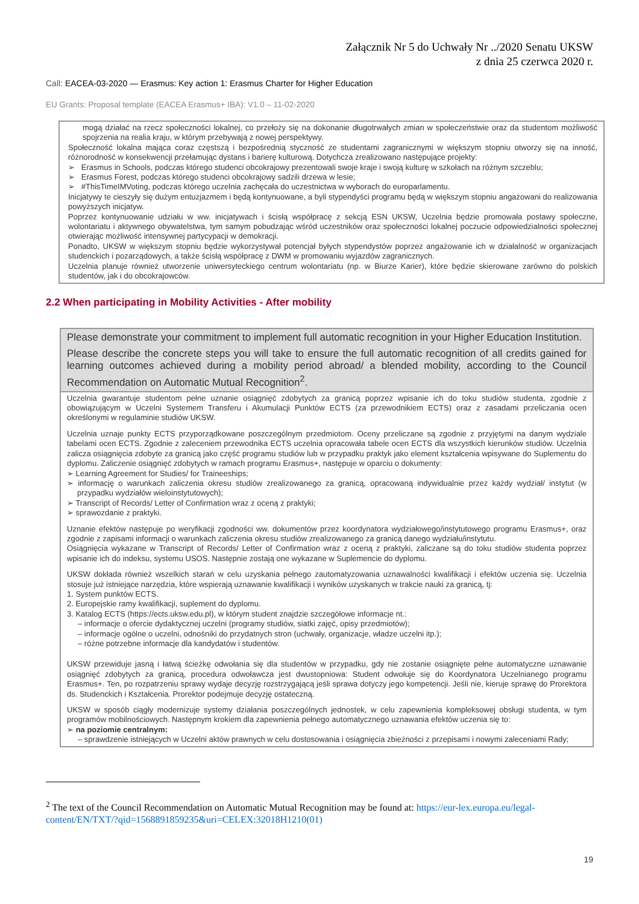Załącznik Nr 5 do Uchwały Nr ../2020 Senatu UKSW
z dnia 25 czerwca 2020 r.
Call: EACEA-03-2020 — Erasmus: Key action 1: Erasmus Charter for Higher Education
EU Grants: Proposal template (EACEA Erasmus+ IBA): V1.0 – 11-02-2020
mogą działać na rzecz społeczności lokalnej, co przełoży się na dokonanie długotrwałych zmian w społeczeństwie oraz da studentom możliwość spojrzenia na realia kraju, w którym przebywają z nowej perspektywy.
Społeczność lokalna mająca coraz częstszą i bezpośrednią styczność ze studentami zagranicznymi w większym stopniu otworzy się na inność, różnorodność w konsekwencji przełamując dystans i barierę kulturową. Dotychcza zrealizowano następujące projekty:
➢ Erasmus in Schools, podczas którego studenci obcokrajowy prezentowali swoje kraje i swoją kulturę w szkołach na różnym szczeblu;
➢ Erasmus Forest, podczas którego studenci obcokrajowy sadzili drzewa w lesie;
➢ #ThisTimeIMVoting, podczas którego uczelnia zachęcała do uczestnictwa w wyborach do europarlamentu.
Inicjatywy te cieszyły się dużym entuzjazmem i będą kontynuowane, a byli stypendyści programu będą w większym stopniu angażowani do realizowania powyższych inicjatyw.
Poprzez kontynuowanie udziału w ww. inicjatywach i ścisłą współpracę z sekcją ESN UKSW, Uczelnia będzie promowała postawy społeczne, wolontariatu i aktywnego obywatelstwa, tym samym pobudzając wśród uczestników oraz społeczności lokalnej poczucie odpowiedzialności społecznej otwierając możliwość intensywnej partycypacji w demokracji.
Ponadto, UKSW w większym stopniu będzie wykorzystywał potencjał byłych stypendystów poprzez angażowanie ich w działalność w organizacjach studenckich i pozarządowych, a także ścisłą współpracę z DWM w promowaniu wyjazdów zagranicznych.
Uczelnia planuje również utworzenie uniwersyteckiego centrum wolontariatu (np. w Biurze Karier), które będzie skierowane zarówno do polskich studentów, jak i do obcokrajowców.
2.2 When participating in Mobility Activities - After mobility
Please demonstrate your commitment to implement full automatic recognition in your Higher Education Institution.
Please describe the concrete steps you will take to ensure the full automatic recognition of all credits gained for learning outcomes achieved during a mobility period abroad/ a blended mobility, according to the Council Recommendation on Automatic Mutual Recognition<sup>2</sup>.
Uczelnia gwarantuje studentom pełne uznanie osiągnięć zdobytych za granicą poprzez wpisanie ich do toku studiów studenta, zgodnie z obowiązującym w Uczelni Systemem Transferu i Akumulacji Punktów ECTS (za przewodnikiem ECTS) oraz z zasadami przeliczania ocen określonymi w regulaminie studiów UKSW.
Uczelnia uznaje punkty ECTS przyporządkowane poszczególnym przedmiotom. Oceny przeliczane są zgodnie z przyjętymi na danym wydziale tabelami ocen ECTS. Zgodnie z zaleceniem przewodnika ECTS uczelnia opracowała tabele ocen ECTS dla wszystkich kierunków studiów. Uczelnia zalicza osiągnięcia zdobyte za granicą jako część programu studiów lub w przypadku praktyk jako element kształcenia wpisywane do Suplementu do dyplomu. Zaliczenie osiągnięć zdobytych w ramach programu Erasmus+, następuje w oparciu o dokumenty:
➢ Learning Agreement for Studies/ for Traineeships;
➢ informację o warunkach zaliczenia okresu studiów zrealizowanego za granicą, opracowaną indywidualnie przez każdy wydział/ instytut (w przypadku wydziałów wieloinstytutowych);
➢ Transcript of Records/ Letter of Confirmation wraz z oceną z praktyki;
➢ sprawozdanie z praktyki.
Uznanie efektów następuje po weryfikacji zgodności ww. dokumentów przez koordynatora wydziałowego/instytutowego programu Erasmus+, oraz zgodnie z zapisami informacji o warunkach zaliczenia okresu studiów zrealizowanego za granicą danego wydziału/instytutu.
Osiągnięcia wykazane w Transcript of Records/ Letter of Confirmation wraz z oceną z praktyki, zaliczane są do toku studiów studenta poprzez wpisanie ich do indeksu, systemu USOS. Następnie zostają one wykazane w Suplemencie do dyplomu.
UKSW dokłada również wszelkich starań w celu uzyskania pełnego zautomatyzowania uznawalności kwalifikacji i efektów uczenia się. Uczelnia stosuje już istniejące narzędzia, które wspierają uznawanie kwalifikacji i wyników uzyskanych w trakcie nauki za granicą, tj:
1. System punktów ECTS.
2. Europejskie ramy kwalifikacji, suplement do dyplomu.
3. Katalog ECTS (https://ects.uksw.edu.pl), w którym student znajdzie szczegółowe informacje nt.:
– informacje o ofercie dydaktycznej uczelni (programy studiów, siatki zajęć, opisy przedmiotów);
– informacje ogólne o uczelni, odnośniki do przydatnych stron (uchwały, organizacje, władze uczelni itp.);
– różne potrzebne informacje dla kandydatów i studentów.
UKSW przewiduje jasną i łatwą ścieżkę odwołania się dla studentów w przypadku, gdy nie zostanie osiągnięte pełne automatyczne uznawanie osiągnięć zdobytych za granicą, procedura odwoławcza jest dwustopniowa: Student odwołuje się do Koordynatora Uczelnianego programu Erasmus+. Ten, po rozpatrzeniu sprawy wydaje decyzję rozstrzygającą jeśli sprawa dotyczy jego kompetencji. Jeśli nie, kieruje sprawę do Prorektora ds. Studenckich i Kształcenia. Prorektor podejmuje decyzję ostateczną.
UKSW w sposób ciągły modernizuje systemy działania poszczególnych jednostek, w celu zapewnienia kompleksowej obsługi studenta, w tym programów mobilnościowych. Następnym krokiem dla zapewnienia pełnego automatycznego uznawania efektów uczenia się to:
➢ na poziomie centralnym:
– sprawdzenie istniejących w Uczelni aktów prawnych w celu dostosowania i osiągnięcia zbieżności z przepisami i nowymi zaleceniami Rady;
<sup>2</sup> The text of the Council Recommendation on Automatic Mutual Recognition may be found at: https://eur-lex.europa.eu/legal-content/EN/TXT/?qid=1568891859235&uri=CELEX:32018H1210(01)
19